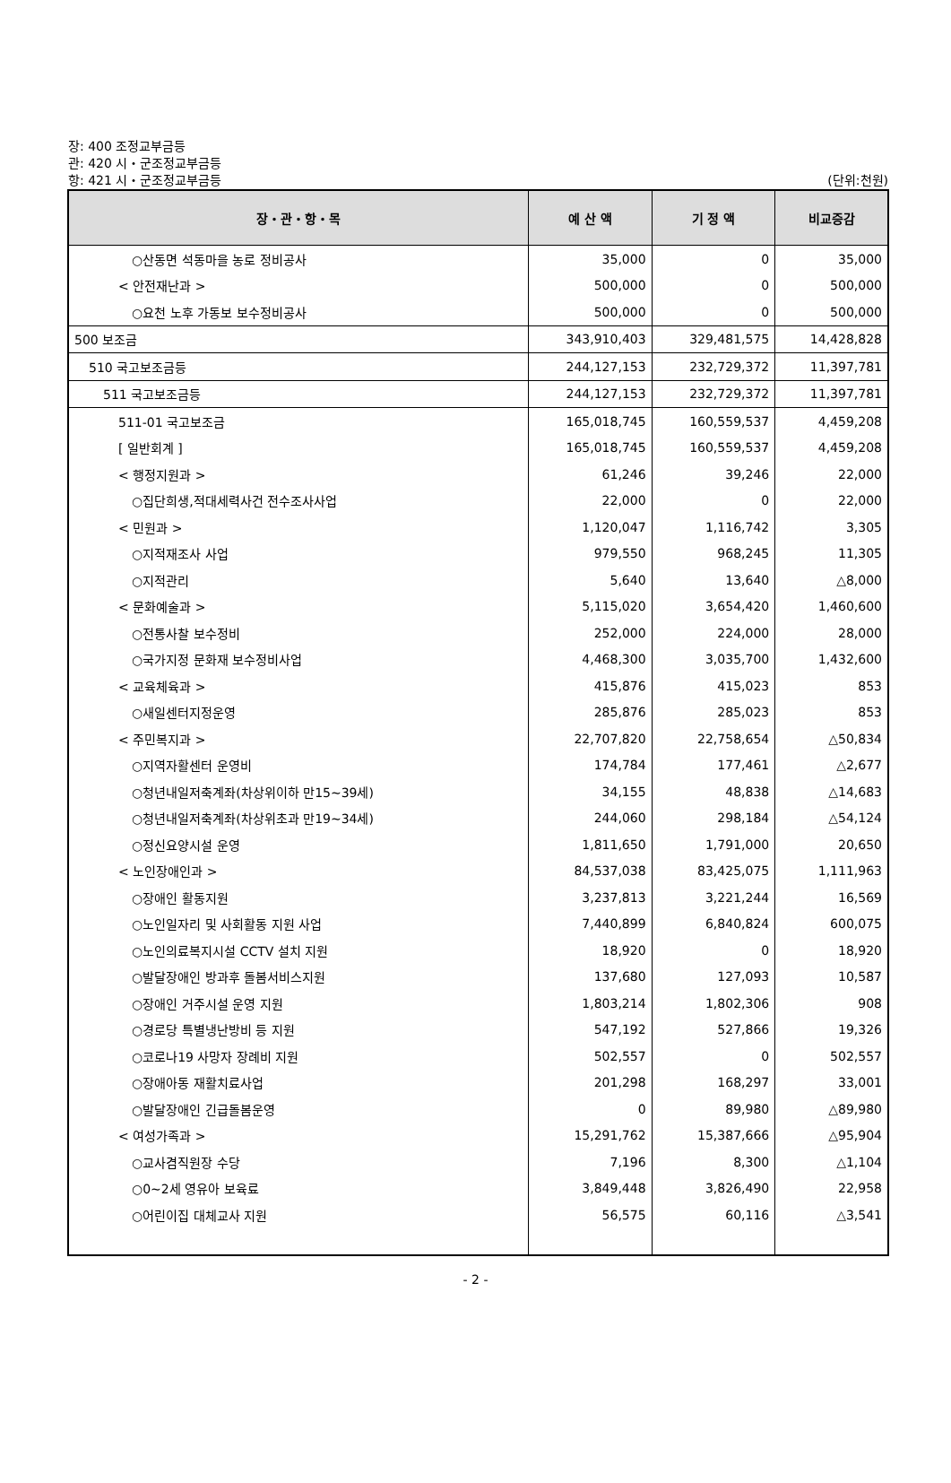장: 400 조정교부금등
관: 420 시・군조정교부금등
항: 421 시・군조정교부금등 (단위:천원)
| 장・관・항・목 | 예 산 액 | 기 정 액 | 비교증감 |
| --- | --- | --- | --- |
| ○산동면 석동마을 농로 정비공사 | 35,000 | 0 | 35,000 |
| < 안전재난과 > | 500,000 | 0 | 500,000 |
| ○요천 노후 가동보 보수정비공사 | 500,000 | 0 | 500,000 |
| 500 보조금 | 343,910,403 | 329,481,575 | 14,428,828 |
| 510 국고보조금등 | 244,127,153 | 232,729,372 | 11,397,781 |
| 511 국고보조금등 | 244,127,153 | 232,729,372 | 11,397,781 |
| 511-01 국고보조금 | 165,018,745 | 160,559,537 | 4,459,208 |
| [ 일반회계 ] | 165,018,745 | 160,559,537 | 4,459,208 |
| < 행정지원과 > | 61,246 | 39,246 | 22,000 |
| ○집단희생,적대세력사건 전수조사사업 | 22,000 | 0 | 22,000 |
| < 민원과 > | 1,120,047 | 1,116,742 | 3,305 |
| ○지적재조사 사업 | 979,550 | 968,245 | 11,305 |
| ○지적관리 | 5,640 | 13,640 | △8,000 |
| < 문화예술과 > | 5,115,020 | 3,654,420 | 1,460,600 |
| ○전통사찰 보수정비 | 252,000 | 224,000 | 28,000 |
| ○국가지정 문화재 보수정비사업 | 4,468,300 | 3,035,700 | 1,432,600 |
| < 교육체육과 > | 415,876 | 415,023 | 853 |
| ○새일센터지정운영 | 285,876 | 285,023 | 853 |
| < 주민복지과 > | 22,707,820 | 22,758,654 | △50,834 |
| ○지역자활센터 운영비 | 174,784 | 177,461 | △2,677 |
| ○청년내일저축계좌(차상위이하 만15~39세) | 34,155 | 48,838 | △14,683 |
| ○청년내일저축계좌(차상위초과 만19~34세) | 244,060 | 298,184 | △54,124 |
| ○정신요양시설 운영 | 1,811,650 | 1,791,000 | 20,650 |
| < 노인장애인과 > | 84,537,038 | 83,425,075 | 1,111,963 |
| ○장애인 활동지원 | 3,237,813 | 3,221,244 | 16,569 |
| ○노인일자리 및 사회활동 지원 사업 | 7,440,899 | 6,840,824 | 600,075 |
| ○노인의료복지시설 CCTV 설치 지원 | 18,920 | 0 | 18,920 |
| ○발달장애인 방과후 돌봄서비스지원 | 137,680 | 127,093 | 10,587 |
| ○장애인 거주시설 운영 지원 | 1,803,214 | 1,802,306 | 908 |
| ○경로당 특별냉난방비 등 지원 | 547,192 | 527,866 | 19,326 |
| ○코로나19 사망자 장례비 지원 | 502,557 | 0 | 502,557 |
| ○장애아동 재활치료사업 | 201,298 | 168,297 | 33,001 |
| ○발달장애인 긴급돌봄운영 | 0 | 89,980 | △89,980 |
| < 여성가족과 > | 15,291,762 | 15,387,666 | △95,904 |
| ○교사겸직원장 수당 | 7,196 | 8,300 | △1,104 |
| ○0~2세 영유아 보육료 | 3,849,448 | 3,826,490 | 22,958 |
| ○어린이집 대체교사 지원 | 56,575 | 60,116 | △3,541 |
- 2 -